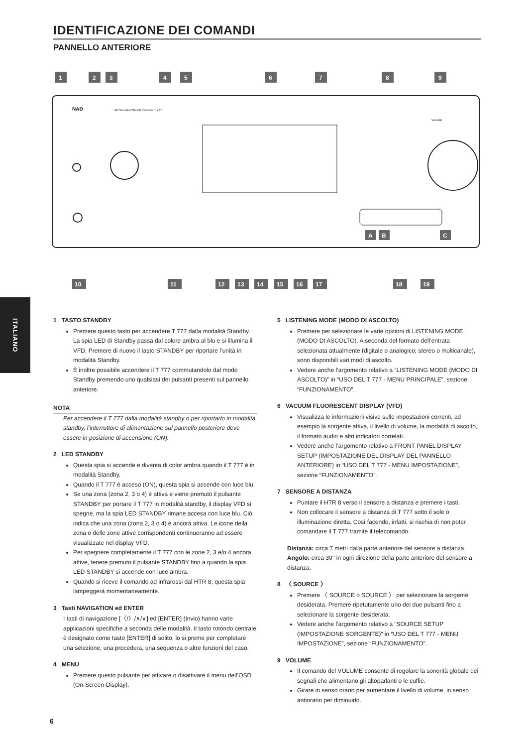IDENTIFICAZIONE DEI COMANDI
PANNELLO ANTERIORE
1
2
3
4
5
6
7
8
9
NAD
AV Surround Sound Receiver T 777
VOLUME
A
B
C
10
11
12
13
14
15
16
17
18
19
ITALIANO
1 TASTO STANDBY
Premere questo tasto per accendere T 777 dalla modalità Standby. La spia LED di Standby passa dal colore ambra al blu e si illumina il VFD. Premere di nuovo il tasto STANDBY per riportare l’unità in modalità Standby.
È inoltre possibile accendere il T 777 commutandolo dal modo Standby premendo uno qualsiasi dei pulsanti presenti sul pannello anteriore.
NOTA
Per accendere il T 777 dalla modalità standby o per riportarlo in modalità standby, l’interruttore di alimentazione sul pannello posteriore deve essere in posizione di accensione (ON).
2 LED STANDBY
Questa spia si accende e diventa di color ambra quando il T 777 è in modalità Standby.
Quando il T 777 è acceso (ON), questa spia si accende con luce blu.
Se una zona (zona 2, 3 o 4) è attiva e viene premuto il pulsante STANDBY per portare il T 777 in modalità standby, il display VFD si spegne, ma la spia LED STANDBY rimane accesa con luce blu. Ciò indica che una zona (zona 2, 3 o 4) è ancora attiva. Le icone della zona o delle zone attive corrispondenti continueranno ad essere visualizzate nel display VFD.
Per spegnere completamente il T 777 con le zone 2, 3 e/o 4 ancora attive, tenere premuto il pulsante STANDBY fino a quando la spia LED STANDBY si accende con luce ambra.
Quando si riceve il comando ad infrarossi dal HTR 8, questa spia lampeggerà momentaneamente.
3 Tasti NAVIGATION ed ENTER
I tasti di navigazione [〈/〉/∧/∨] ed [ENTER] (Invio) hanno varie applicazioni specifiche a seconda delle modalità. Il tasto rotondo centrale è designato come tasto [ENTER] di solito, lo si preme per completare una selezione, una procedura, una sequenza o altre funzioni del caso.
4 MENU
Premere questo pulsante per attivare o disattivare il menu dell’OSD (On-Screen-Display).
5 LISTENING MODE (MODO DI ASCOLTO)
Premere per selezionare le varie opzioni di LISTENING MODE (MODO DI ASCOLTO). A seconda del formato dell’entrata selezionata attualmente (digitale o analogico; stereo o multicanale), sono disponibili vari modi di ascolto.
Vedere anche l’argomento relativo a “LISTENING MODE (MODO DI ASCOLTO)” in “USO DEL T 777 - MENU PRINCIPALE”, sezione “FUNZIONAMENTO”.
6 VACUUM FLUORESCENT DISPLAY (VFD)
Visualizza le informazioni visive sulle impostazioni correnti, ad esempio la sorgente attiva, il livello di volume, la modalità di ascolto, il formato audio e altri indicatori correlati.
Vedere anche l’argomento relativo a FRONT PANEL DISPLAY SETUP (IMPOSTAZIONE DEL DISPLAY DEL PANNELLO ANTERIORE) in “USO DEL T 777 - MENU IMPOSTAZIONE”, sezione “FUNZIONAMENTO”.
7 SENSORE A DISTANZA
Puntare il HTR 8 verso il sensore a distanza e premere i tasti.
Non collocare il sensore a distanza di T 777 sotto il sole o illuminazione diretta. Così facendo, infatti, si rischia di non poter comandare il T 777 tramite il telecomando.
Distanza: circa 7 metri dalla parte anteriore del sensore a distanza.
Angolo: circa 30° in ogni direzione della parte anteriore del sensore a distanza.
8 〈 SOURCE 〉
Premere 〈 SOURCE o SOURCE 〉 per selezionare la sorgente desiderata. Premere ripetutamente uno dei due pulsanti fino a selezionare la sorgente desiderata.
Vedere anche l’argomento relativo a “SOURCE SETUP (IMPOSTAZIONE SORGENTE)” in “USO DEL T 777 - MENU IMPOSTAZIONE”, sezione “FUNZIONAMENTO”.
9 VOLUME
Il comando del VOLUME consente di regolare la sonorità globale dei segnali che alimentano gli altoparlanti o le cuffie.
Girare in senso orario per aumentare il livello di volume, in senso antiorario per diminuirlo.
6